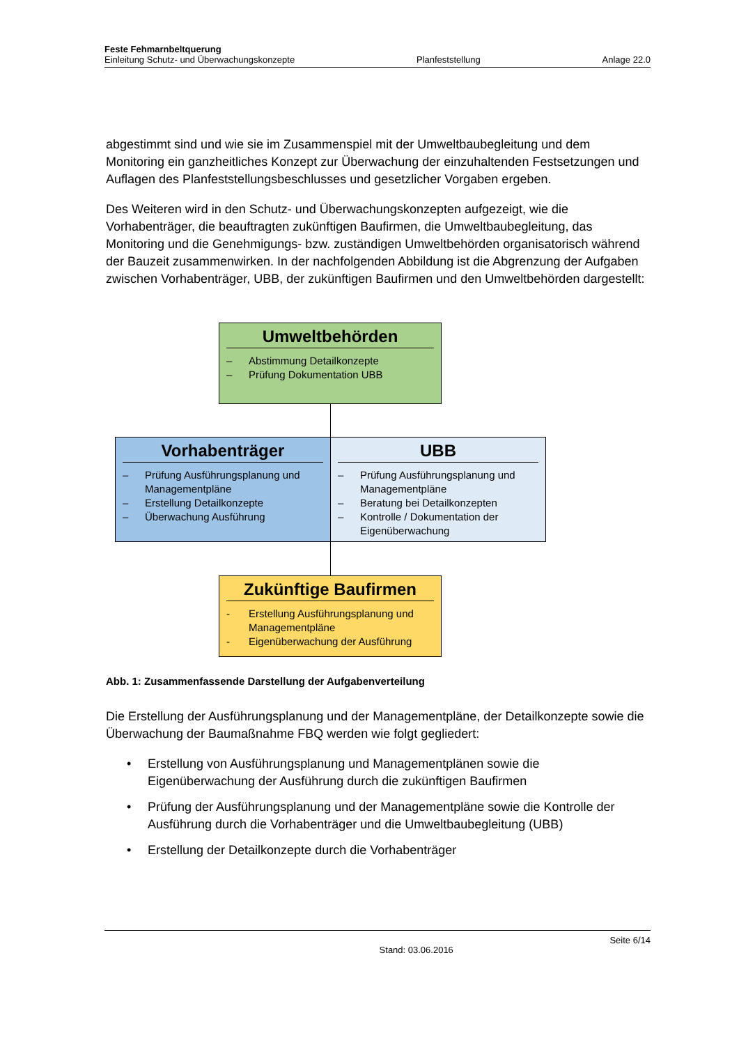Feste Fehmarnbeltquerung
Einleitung Schutz- und Überwachungskonzepte Planfeststellung Anlage 22.0
abgestimmt sind und wie sie im Zusammenspiel mit der Umweltbaubegleitung und dem Monitoring ein ganzheitliches Konzept zur Überwachung der einzuhaltenden Festsetzungen und Auflagen des Planfeststellungsbeschlusses und gesetzlicher Vorgaben ergeben.
Des Weiteren wird in den Schutz- und Überwachungskonzepten aufgezeigt, wie die Vorhabenträger, die beauftragten zukünftigen Baufirmen, die Umweltbaubegleitung, das Monitoring und die Genehmigungs- bzw. zuständigen Umweltbehörden organisatorisch während der Bauzeit zusammenwirken. In der nachfolgenden Abbildung ist die Abgrenzung der Aufgaben zwischen Vorhabenträger, UBB, der zukünftigen Baufirmen und den Umweltbehörden dargestellt:
Umweltbehörden
– Abstimmung Detailkonzepte
– Prüfung Dokumentation UBB
Vorhabenträger
– Prüfung Ausführungsplanung und Managementpläne
– Erstellung Detailkonzepte
– Überwachung Ausführung
UBB
– Prüfung Ausführungsplanung und Managementpläne
– Beratung bei Detailkonzepten
– Kontrolle / Dokumentation der Eigenüberwachung
Zukünftige Baufirmen
- Erstellung Ausführungsplanung und Managementpläne
- Eigenüberwachung der Ausführung
Abb. 1: Zusammenfassende Darstellung der Aufgabenverteilung
Die Erstellung der Ausführungsplanung und der Managementpläne, der Detailkonzepte sowie die Überwachung der Baumaßnahme FBQ werden wie folgt gegliedert:
• Erstellung von Ausführungsplanung und Managementplänen sowie die Eigenüberwachung der Ausführung durch die zukünftigen Baufirmen
• Prüfung der Ausführungsplanung und der Managementpläne sowie die Kontrolle der Ausführung durch die Vorhabenträger und die Umweltbaubegleitung (UBB)
• Erstellung der Detailkonzepte durch die Vorhabenträger
Stand: 03.06.2016 Seite 6/14